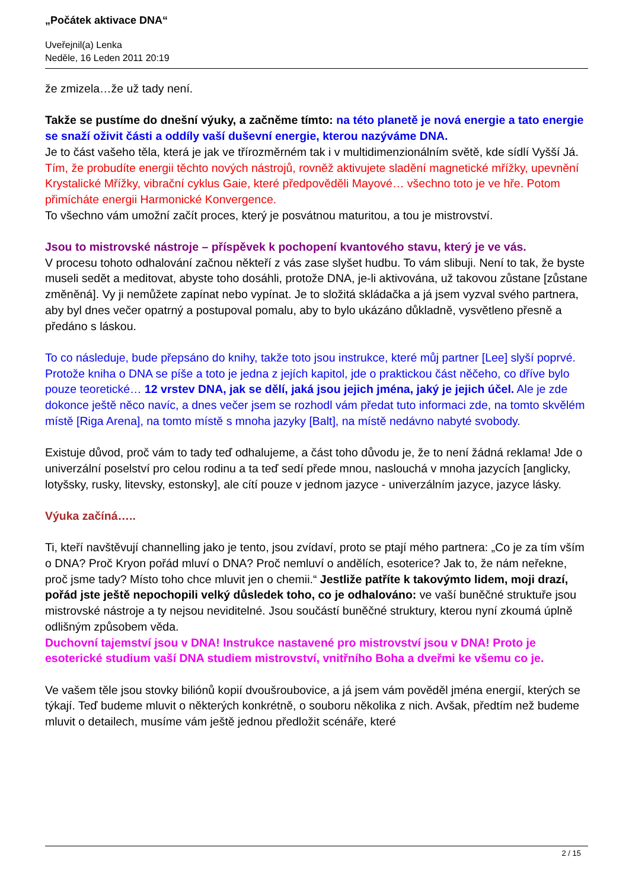„Počátek aktivace DNA“
Uveřejnil(a) Lenka
Neděle, 16 Leden 2011 20:19
že zmizela…že už tady není.
Takže se pustíme do dnešní výuky, a začněme tímto: na této planetě je nová energie a tato energie se snaží oživit části a oddíly vaší duševní energie, kterou nazýváme DNA.
Je to část vašeho těla, která je jak ve třírozměrném tak i v multidimenzionálním světě, kde sídlí Vyšší Já.
Tím, že probudíte energii těchto nových nástrojů, rovněž aktivujete sladění magnetické mřížky, upevnění Krystalické Mřížky, vibrační cyklus Gaie, které předpověděli Mayové… všechno toto je ve hře. Potom přimícháte energii Harmonické Konvergence.
To všechno vám umožní začít proces, který je posvátnou maturitou, a tou je mistrovství.
Jsou to mistrovské nástroje – příspěvek k pochopení kvantového stavu, který je ve vás.
V procesu tohoto odhalování začnou někteří z vás zase slyšet hudbu. To vám slibuji. Není to tak, že byste museli sedět a meditovat, abyste toho dosáhli, protože DNA, je-li aktivována, už takovou zůstane [zůstane změněná]. Vy ji nemůžete zapínat nebo vypínat. Je to složitá skládačka a já jsem vyzval svého partnera, aby byl dnes večer opatrný a postupoval pomalu, aby to bylo ukázáno důkladně, vysvětleno přesně a předáno s láskou.
To co následuje, bude přepsáno do knihy, takže toto jsou instrukce, které můj partner [Lee] slyší poprvé. Protože kniha o DNA se píše a toto je jedna z jejích kapitol, jde o praktickou část něčeho, co dříve bylo pouze teoretické… 12 vrstev DNA, jak se dělí, jaká jsou jejich jména, jaký je jejich účel. Ale je zde dokonce ještě něco navíc, a dnes večer jsem se rozhodl vám předat tuto informaci zde, na tomto skvělém místě [Riga Arena], na tomto místě s mnoha jazyky [Balt], na místě nedávno nabyté svobody.
Existuje důvod, proč vám to tady teď odhalujeme, a část toho důvodu je, že to není žádná reklama! Jde o univerzální poselství pro celou rodinu a ta teď sedí přede mnou, naslouchá v mnoha jazycích [anglicky, lotyšsky, rusky, litevsky, estonsky], ale cítí pouze v jednom jazyce - univerzálním jazyce, jazyce lásky.
Výuka začíná…..
Ti, kteří navštěvují channelling jako je tento, jsou zvídaví, proto se ptají mého partnera: „Co je za tím vším o DNA? Proč Kryon pořád mluví o DNA? Proč nemluví o andělích, esoterice? Jak to, že nám neřekne, proč jsme tady? Místo toho chce mluvit jen o chemii.“ Jestliže patříte k takovýmto lidem, moji drazí, pořád jste ještě nepochopili velký důsledek toho, co je odhalováno: ve vaší buněčné struktuře jsou mistrovské nástroje a ty nejsou neviditelné. Jsou součástí buněčné struktury, kterou nyní zkoumá úplně odlišným způsobem věda.
Duchovní tajemství jsou v DNA! Instrukce nastavené pro mistrovství jsou v DNA! Proto je esoterické studium vaší DNA studiem mistrovství, vnitřního Boha a dveřmi ke všemu co je.
Ve vašem těle jsou stovky biliónů kopií dvoušroubovice, a já jsem vám pověděl jména energií, kterých se týkají. Teď budeme mluvit o některých konkrétně, o souboru několika z nich. Avšak, předtím než budeme mluvit o detailech, musíme vám ještě jednou předložit scénáře, které
2 / 15